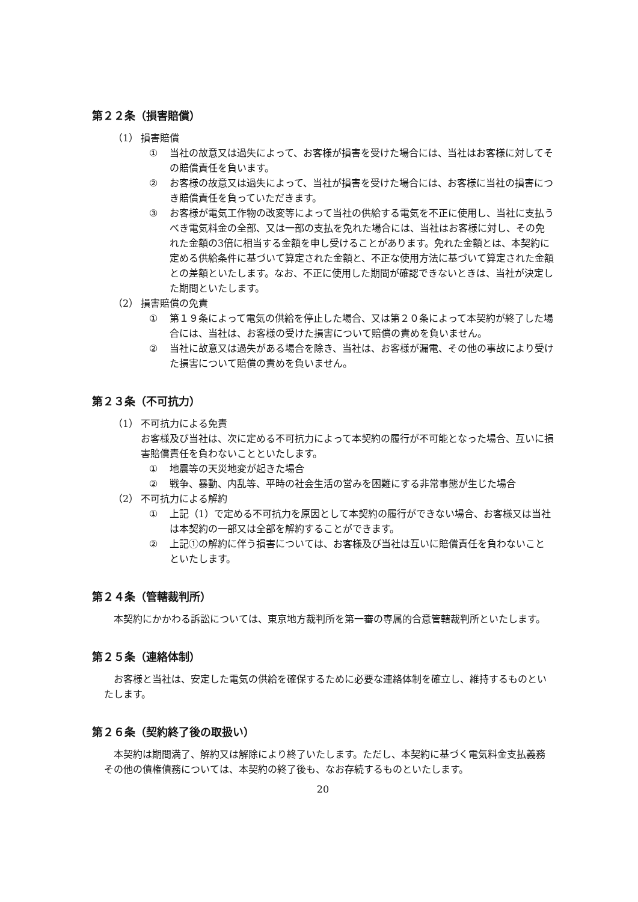第２２条（損害賠償）
（1） 損害賠償
① 当社の故意又は過失によって、お客様が損害を受けた場合には、当社はお客様に対してその賠償責任を負います。
② お客様の故意又は過失によって、当社が損害を受けた場合には、お客様に当社の損害につき賠償責任を負っていただきます。
③ お客様が電気工作物の改変等によって当社の供給する電気を不正に使用し、当社に支払うべき電気料金の全部、又は一部の支払を免れた場合には、当社はお客様に対し、その免れた金額の3倍に相当する金額を申し受けることがあります。免れた金額とは、本契約に定める供給条件に基づいて算定された金額と、不正な使用方法に基づいて算定された金額との差額といたします。なお、不正に使用した期間が確認できないときは、当社が決定した期間といたします。
（2） 損害賠償の免責
① 第１９条によって電気の供給を停止した場合、又は第２０条によって本契約が終了した場合には、当社は、お客様の受けた損害について賠償の責めを負いません。
② 当社に故意又は過失がある場合を除き、当社は、お客様が漏電、その他の事故により受けた損害について賠償の責めを負いません。
第２３条（不可抗力）
（1） 不可抗力による免責
お客様及び当社は、次に定める不可抗力によって本契約の履行が不可能となった場合、互いに損害賠償責任を負わないことといたします。
① 地震等の天災地変が起きた場合
② 戦争、暴動、内乱等、平時の社会生活の営みを困難にする非常事態が生じた場合
（2） 不可抗力による解約
① 上記（1）で定める不可抗力を原因として本契約の履行ができない場合、お客様又は当社は本契約の一部又は全部を解約することができます。
② 上記①の解約に伴う損害については、お客様及び当社は互いに賠償責任を負わないことといたします。
第２４条（管轄裁判所）
本契約にかかわる訴訟については、東京地方裁判所を第一審の専属的合意管轄裁判所といたします。
第２５条（連絡体制）
お客様と当社は、安定した電気の供給を確保するために必要な連絡体制を確立し、維持するものといたします。
第２６条（契約終了後の取扱い）
本契約は期間満了、解約又は解除により終了いたします。ただし、本契約に基づく電気料金支払義務その他の債権債務については、本契約の終了後も、なお存続するものといたします。
20